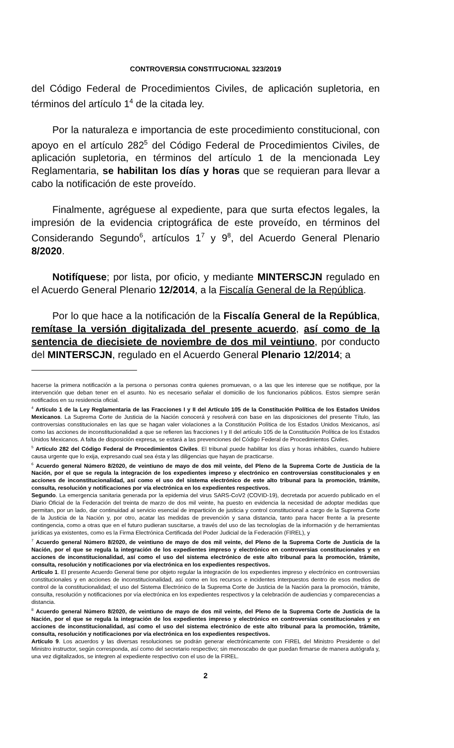CONTROVERSIA CONSTITUCIONAL 323/2019
del Código Federal de Procedimientos Civiles, de aplicación supletoria, en términos del artículo 1<sup>4</sup> de la citada ley.
Por la naturaleza e importancia de este procedimiento constitucional, con apoyo en el artículo 282<sup>5</sup> del Código Federal de Procedimientos Civiles, de aplicación supletoria, en términos del artículo 1 de la mencionada Ley Reglamentaria, se habilitan los días y horas que se requieran para llevar a cabo la notificación de este proveído.
Finalmente, agréguese al expediente, para que surta efectos legales, la impresión de la evidencia criptográfica de este proveído, en términos del Considerando Segundo<sup>6</sup>, artículos 1<sup>7</sup> y 9<sup>8</sup>, del Acuerdo General Plenario 8/2020.
Notifíquese; por lista, por oficio, y mediante MINTERSCJN regulado en el Acuerdo General Plenario 12/2014, a la Fiscalía General de la República.
Por lo que hace a la notificación de la Fiscalía General de la República, remítase la versión digitalizada del presente acuerdo, así como de la sentencia de diecisiete de noviembre de dos mil veintiuno, por conducto del MINTERSCJN, regulado en el Acuerdo General Plenario 12/2014; a
hacerse la primera notificación a la persona o personas contra quienes promuevan, o a las que les interese que se notifique, por la intervención que deban tener en el asunto. No es necesario señalar el domicilio de los funcionarios públicos. Estos siempre serán notificados en su residencia oficial.
<sup>4</sup> Artículo 1 de la Ley Reglamentaria de las Fracciones I y II del Artículo 105 de la Constitución Política de los Estados Unidos Mexicanos. La Suprema Corte de Justicia de la Nación conocerá y resolverá con base en las disposiciones del presente Título, las controversias constitucionales en las que se hagan valer violaciones a la Constitución Política de los Estados Unidos Mexicanos, así como las acciones de inconstitucionalidad a que se refieren las fracciones I y II del artículo 105 de la Constitución Política de los Estados Unidos Mexicanos. A falta de disposición expresa, se estará a las prevenciones del Código Federal de Procedimientos Civiles.
<sup>5</sup> Artículo 282 del Código Federal de Procedimientos Civiles. El tribunal puede habilitar los días y horas inhábiles, cuando hubiere causa urgente que lo exija, expresando cual sea ésta y las diligencias que hayan de practicarse.
<sup>6</sup> Acuerdo general Número 8/2020, de veintiuno de mayo de dos mil veinte, del Pleno de la Suprema Corte de Justicia de la Nación, por el que se regula la integración de los expedientes impreso y electrónico en controversias constitucionales y en acciones de inconstitucionalidad, así como el uso del sistema electrónico de este alto tribunal para la promoción, trámite, consulta, resolución y notificaciones por vía electrónica en los expedientes respectivos.
Segundo. La emergencia sanitaria generada por la epidemia del virus SARS-CoV2 (COVID-19), decretada por acuerdo publicado en el Diario Oficial de la Federación del treinta de marzo de dos mil veinte, ha puesto en evidencia la necesidad de adoptar medidas que permitan, por un lado, dar continuidad al servicio esencial de impartición de justicia y control constitucional a cargo de la Suprema Corte de la Justicia de la Nación y, por otro, acatar las medidas de prevención y sana distancia, tanto para hacer frente a la presente contingencia, como a otras que en el futuro pudieran suscitarse, a través del uso de las tecnologías de la información y de herramientas jurídicas ya existentes, como es la Firma Electrónica Certificada del Poder Judicial de la Federación (FIREL), y
<sup>7</sup> Acuerdo general Número 8/2020, de veintiuno de mayo de dos mil veinte, del Pleno de la Suprema Corte de Justicia de la Nación, por el que se regula la integración de los expedientes impreso y electrónico en controversias constitucionales y en acciones de inconstitucionalidad, así como el uso del sistema electrónico de este alto tribunal para la promoción, trámite, consulta, resolución y notificaciones por vía electrónica en los expedientes respectivos.
Artículo 1. El presente Acuerdo General tiene por objeto regular la integración de los expedientes impreso y electrónico en controversias constitucionales y en acciones de inconstitucionalidad, así como en los recursos e incidentes interpuestos dentro de esos medios de control de la constitucionalidad; el uso del Sistema Electrónico de la Suprema Corte de Justicia de la Nación para la promoción, trámite, consulta, resolución y notificaciones por vía electrónica en los expedientes respectivos y la celebración de audiencias y comparecencias a distancia.
<sup>8</sup> Acuerdo general Número 8/2020, de veintiuno de mayo de dos mil veinte, del Pleno de la Suprema Corte de Justicia de la Nación, por el que se regula la integración de los expedientes impreso y electrónico en controversias constitucionales y en acciones de inconstitucionalidad, así como el uso del sistema electrónico de este alto tribunal para la promoción, trámite, consulta, resolución y notificaciones por vía electrónica en los expedientes respectivos.
Artículo 9. Los acuerdos y las diversas resoluciones se podrán generar electrónicamente con FIREL del Ministro Presidente o del Ministro instructor, según corresponda, así como del secretario respectivo; sin menoscabo de que puedan firmarse de manera autógrafa y, una vez digitalizados, se integren al expediente respectivo con el uso de la FIREL.
2